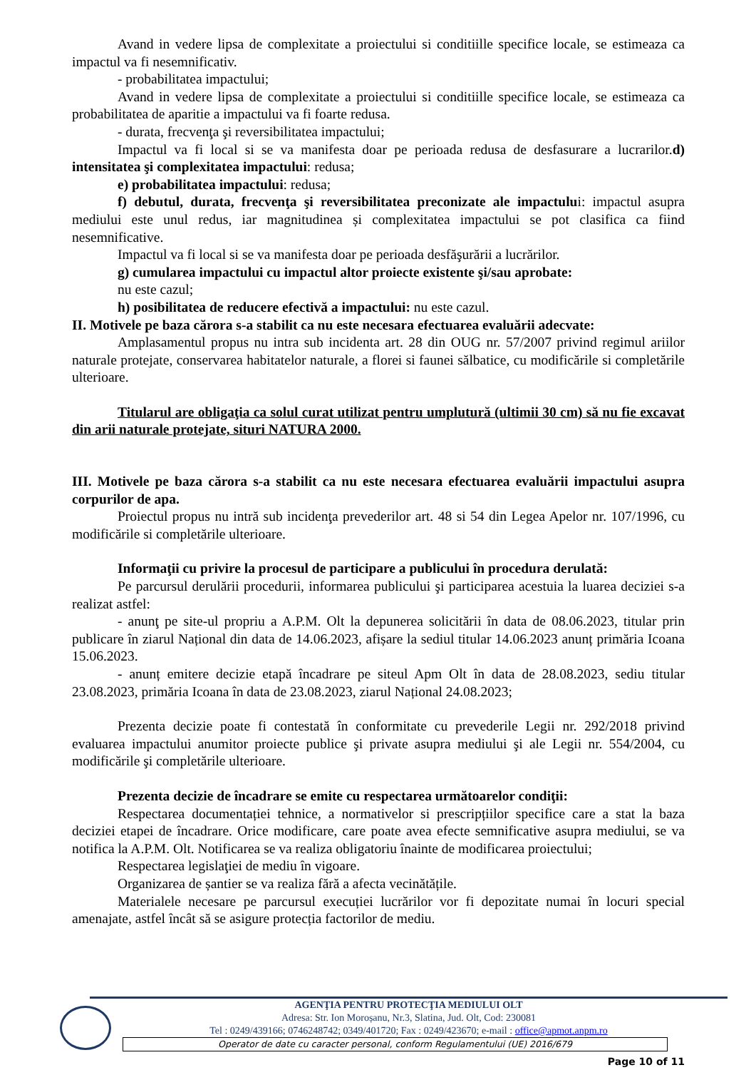Avand in vedere lipsa de complexitate a proiectului si conditiille specifice locale, se estimeaza ca impactul va fi nesemnificativ.
- probabilitatea impactului;
Avand in vedere lipsa de complexitate a proiectului si conditiille specifice locale, se estimeaza ca probabilitatea de aparitie a impactului va fi foarte redusa.
- durata, frecvenţa şi reversibilitatea impactului;
Impactul va fi local si se va manifesta doar pe perioada redusa de desfasurare a lucrarilor.d) intensitatea şi complexitatea impactului: redusa;
e) probabilitatea impactului: redusa;
f) debutul, durata, frecvenţa şi reversibilitatea preconizate ale impactului: impactul asupra mediului este unul redus, iar magnitudinea și complexitatea impactului se pot clasifica ca fiind nesemnificative.
Impactul va fi local si se va manifesta doar pe perioada desfăşurării a lucrărilor.
g) cumularea impactului cu impactul altor proiecte existente şi/sau aprobate:
nu este cazul;
h) posibilitatea de reducere efectivă a impactului: nu este cazul.
II. Motivele pe baza cărora s-a stabilit ca nu este necesara efectuarea evaluării adecvate:
Amplasamentul propus nu intra sub incidenta art. 28 din OUG nr. 57/2007 privind regimul ariilor naturale protejate, conservarea habitatelor naturale, a florei si faunei sălbatice, cu modificările si completările ulterioare.
Titularul are obligaţia ca solul curat utilizat pentru umplutură (ultimii 30 cm) să nu fie excavat din arii naturale protejate, situri NATURA 2000.
III. Motivele pe baza cărora s-a stabilit ca nu este necesara efectuarea evaluării impactului asupra corpurilor de apa.
Proiectul propus nu intră sub incidenţa prevederilor art. 48 si 54 din Legea Apelor nr. 107/1996, cu modificările si completările ulterioare.
Informaţii cu privire la procesul de participare a publicului în procedura derulată:
Pe parcursul derulării procedurii, informarea publicului şi participarea acestuia la luarea deciziei s-a realizat astfel:
- anunţ pe site-ul propriu a A.P.M. Olt la depunerea solicitării în data de 08.06.2023, titular prin publicare în ziarul Național din data de 14.06.2023, afișare la sediul titular 14.06.2023 anunț primăria Icoana 15.06.2023.
- anunț emitere decizie etapă încadrare pe siteul Apm Olt în data de 28.08.2023, sediu titular 23.08.2023, primăria Icoana în data de 23.08.2023, ziarul Național 24.08.2023;
Prezenta decizie poate fi contestată în conformitate cu prevederile Legii nr. 292/2018 privind evaluarea impactului anumitor proiecte publice şi private asupra mediului şi ale Legii nr. 554/2004, cu modificările şi completările ulterioare.
Prezenta decizie de încadrare se emite cu respectarea următoarelor condiţii:
Respectarea documentației tehnice, a normativelor si prescripțiilor specifice care a stat la baza deciziei etapei de încadrare. Orice modificare, care poate avea efecte semnificative asupra mediului, se va notifica la A.P.M. Olt. Notificarea se va realiza obligatoriu înainte de modificarea proiectului;
Respectarea legislaţiei de mediu în vigoare.
Organizarea de șantier se va realiza fără a afecta vecinătățile.
Materialele necesare pe parcursul execuției lucrărilor vor fi depozitate numai în locuri special amenajate, astfel încât să se asigure protecția factorilor de mediu.
AGENŢIA PENTRU PROTECŢIA MEDIULUI OLT
Adresa: Str. Ion Moroșanu, Nr.3, Slatina, Jud. Olt, Cod: 230081
Tel : 0249/439166; 0746248742; 0349/401720; Fax : 0249/423670; e-mail : office@apmot.anpm.ro
Operator de date cu caracter personal, conform Regulamentului (UE) 2016/679
Page 10 of 11